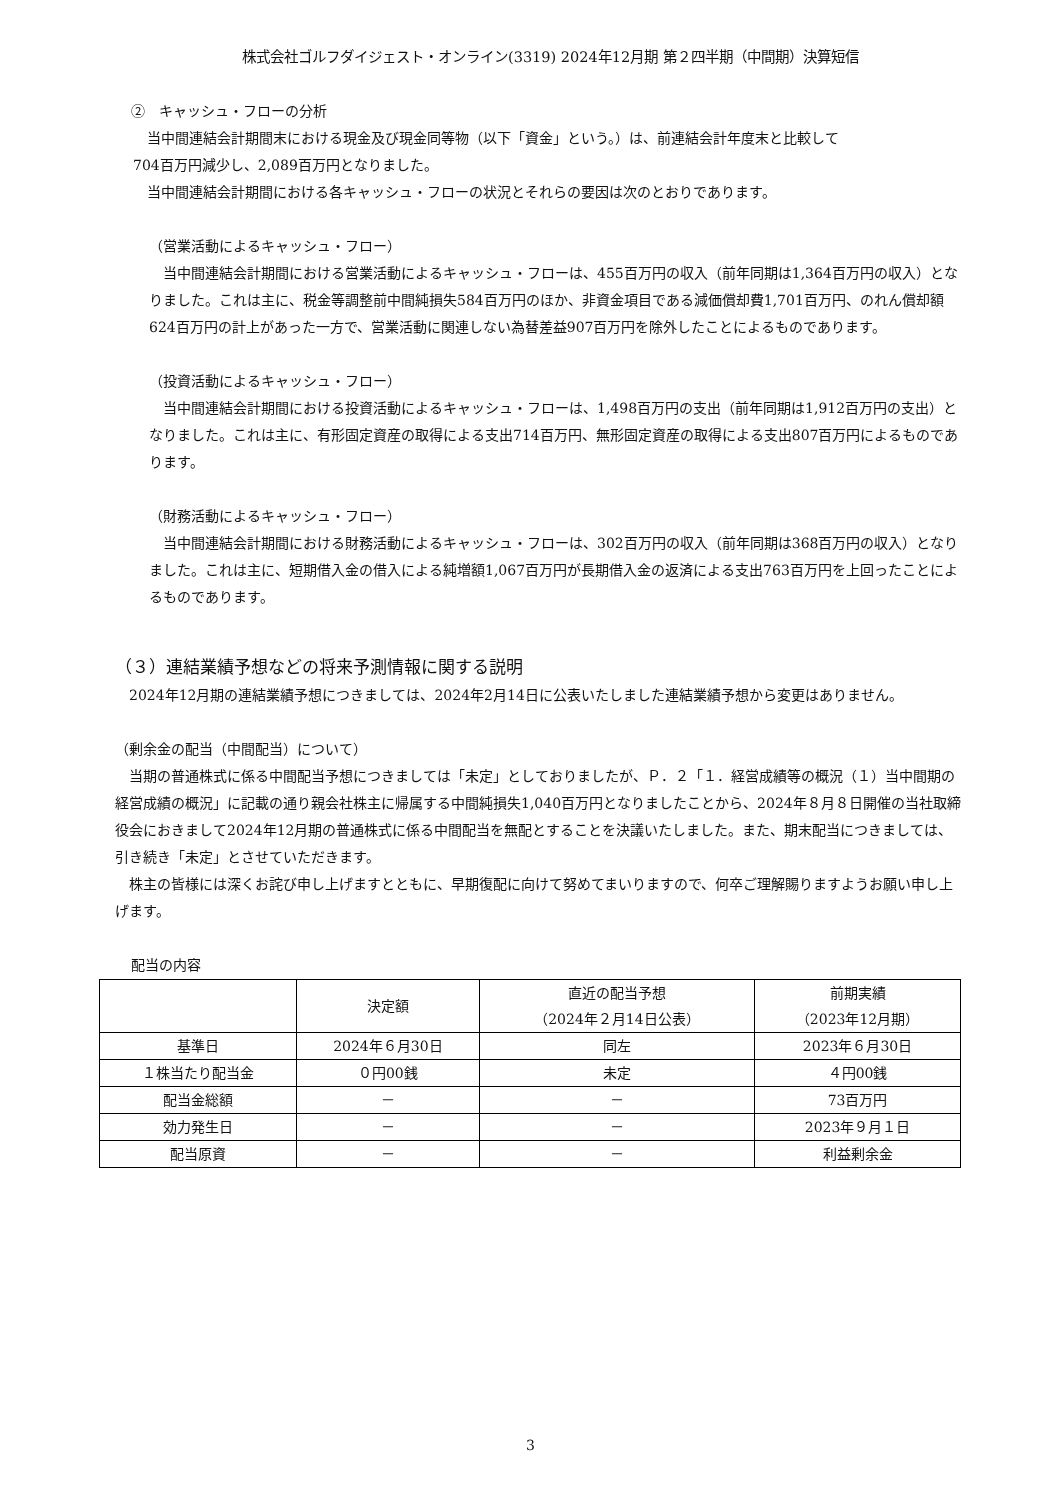株式会社ゴルフダイジェスト・オンライン(3319) 2024年12月期 第２四半期（中間期）決算短信
②　キャッシュ・フローの分析
　当中間連結会計期間末における現金及び現金同等物（以下「資金」という。）は、前連結会計年度末と比較して
704百万円減少し、2,089百万円となりました。
　当中間連結会計期間における各キャッシュ・フローの状況とそれらの要因は次のとおりであります。
（営業活動によるキャッシュ・フロー）
　当中間連結会計期間における営業活動によるキャッシュ・フローは、455百万円の収入（前年同期は1,364百万円の収入）となりました。これは主に、税金等調整前中間純損失584百万円のほか、非資金項目である減価償却費1,701百万円、のれん償却額624百万円の計上があった一方で、営業活動に関連しない為替差益907百万円を除外したことによるものであります。
（投資活動によるキャッシュ・フロー）
　当中間連結会計期間における投資活動によるキャッシュ・フローは、1,498百万円の支出（前年同期は1,912百万円の支出）となりました。これは主に、有形固定資産の取得による支出714百万円、無形固定資産の取得による支出807百万円によるものであります。
（財務活動によるキャッシュ・フロー）
　当中間連結会計期間における財務活動によるキャッシュ・フローは、302百万円の収入（前年同期は368百万円の収入）となりました。これは主に、短期借入金の借入による純増額1,067百万円が長期借入金の返済による支出763百万円を上回ったことによるものであります。
（３）連結業績予想などの将来予測情報に関する説明
　2024年12月期の連結業績予想につきましては、2024年2月14日に公表いたしました連結業績予想から変更はありません。
（剰余金の配当（中間配当）について）
　当期の普通株式に係る中間配当予想につきましては「未定」としておりましたが、Ｐ．２「１．経営成績等の概況（１）当中間期の経営成績の概況」に記載の通り親会社株主に帰属する中間純損失1,040百万円となりましたことから、2024年８月８日開催の当社取締役会におきまして2024年12月期の普通株式に係る中間配当を無配とすることを決議いたしました。また、期末配当につきましては、引き続き「未定」とさせていただきます。
　株主の皆様には深くお詫び申し上げますとともに、早期復配に向けて努めてまいりますので、何卒ご理解賜りますようお願い申し上げます。
配当の内容
| | 決定額 | 直近の配当予想 （2024年２月14日公表） | 前期実績 （2023年12月期） |
| 基準日 | 2024年６月30日 | 同左 | 2023年６月30日 |
| １株当たり配当金 | ０円00銭 | 未定 | ４円00銭 |
| 配当金総額 | － | － | 73百万円 |
| 効力発生日 | － | － | 2023年９月１日 |
| 配当原資 | － | － | 利益剰余金 |
3